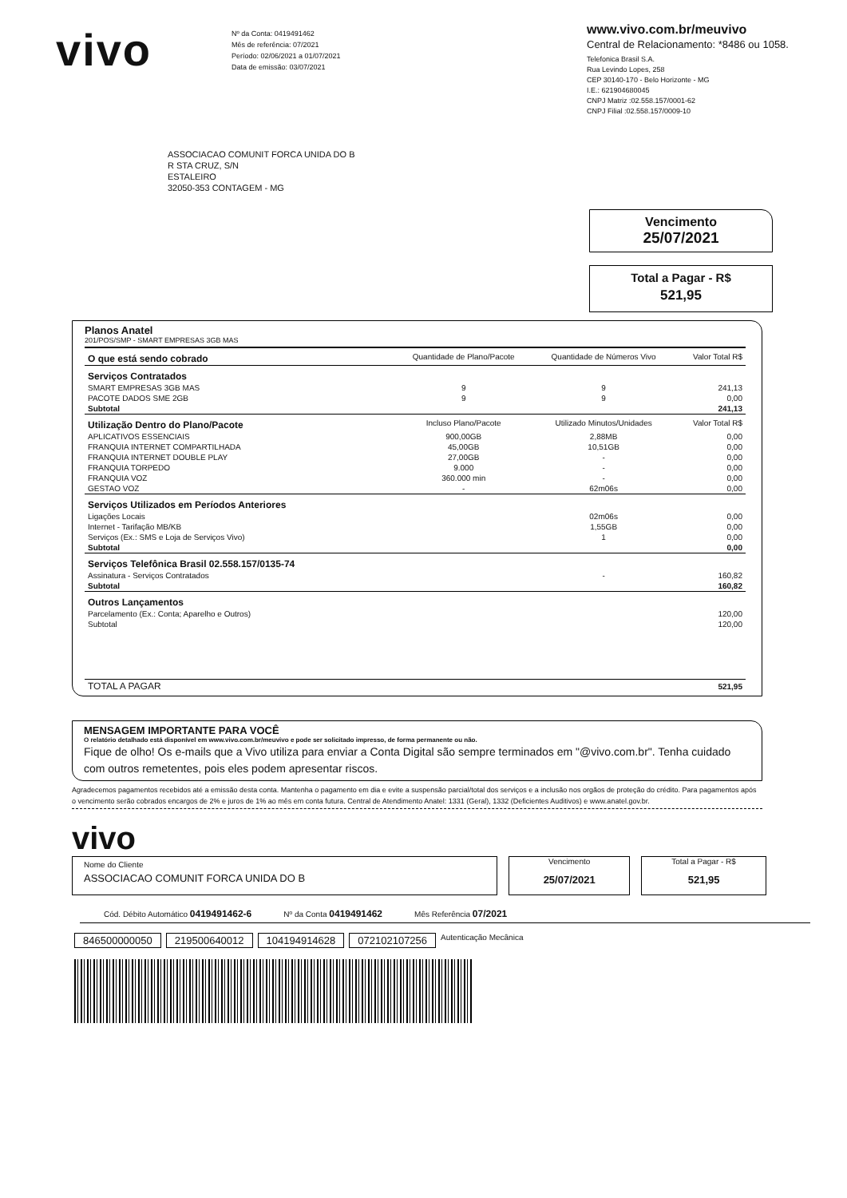vivo
Nº da Conta: 0419491462
Mês de referência: 07/2021
Período: 02/06/2021 a 01/07/2021
Data de emissão: 03/07/2021
www.vivo.com.br/meuvivo
Central de Relacionamento: *8486 ou 1058.
Telefonica Brasil S.A.
Rua Levindo Lopes, 258
CEP 30140-170 - Belo Horizonte - MG
I.E.: 621904680045
CNPJ Matriz :02.558.157/0001-62
CNPJ Filial :02.558.157/0009-10
ASSOCIACAO COMUNIT FORCA UNIDA DO B
R STA CRUZ, S/N
ESTALEIRO
32050-353 CONTAGEM - MG
Vencimento
25/07/2021
Total a Pagar - R$
521,95
Planos Anatel
201/POS/SMP - SMART EMPRESAS 3GB MAS
| O que está sendo cobrado | Quantidade de Plano/Pacote | Quantidade de Números Vivo | Valor Total R$ |
| Serviços Contratados | | | |
| SMART EMPRESAS 3GB MAS | 9 | 9 | 241,13 |
| PACOTE DADOS SME 2GB | 9 | 9 | 0,00 |
| Subtotal | | | 241,13 |
| Utilização Dentro do Plano/Pacote | Incluso Plano/Pacote | Utilizado Minutos/Unidades | Valor Total R$ |
| APLICATIVOS ESSENCIAIS | 900,00GB | 2,88MB | 0,00 |
| FRANQUIA INTERNET COMPARTILHADA | 45,00GB | 10,51GB | 0,00 |
| FRANQUIA INTERNET DOUBLE PLAY | 27,00GB | - | 0,00 |
| FRANQUIA TORPEDO | 9.000 | - | 0,00 |
| FRANQUIA VOZ | 360.000 min | - | 0,00 |
| GESTAO VOZ | - | 62m06s | 0,00 |
| Serviços Utilizados em Períodos Anteriores | | | |
| Ligações Locais | | 02m06s | 0,00 |
| Internet - Tarifação MB/KB | | 1,55GB | 0,00 |
| Serviços (Ex.: SMS e Loja de Serviços Vivo) | | 1 | 0,00 |
| Subtotal | | | 0,00 |
| Serviços Telefônica Brasil 02.558.157/0135-74 | | | |
| Assinatura - Serviços Contratados | | - | 160,82 |
| Subtotal | | | 160,82 |
| Outros Lançamentos | | | |
| Parcelamento (Ex.: Conta; Aparelho e Outros) | | | 120,00 |
| Subtotal | | | 120,00 |
| TOTAL A PAGAR | | | 521,95 |
MENSAGEM IMPORTANTE PARA VOCÊ
O relatório detalhado está disponível em www.vivo.com.br/meuvivo e pode ser solicitado impresso, de forma permanente ou não.
Fique de olho! Os e-mails que a Vivo utiliza para enviar a Conta Digital são sempre terminados em "@vivo.com.br". Tenha cuidado com outros remetentes, pois eles podem apresentar riscos.
Agradecemos pagamentos recebidos até a emissão desta conta. Mantenha o pagamento em dia e evite a suspensão parcial/total dos serviços e a inclusão nos orgãos de proteção do crédito. Para pagamentos após o vencimento serão cobrados encargos de 2% e juros de 1% ao mês em conta futura. Central de Atendimento Anatel: 1331 (Geral), 1332 (Deficientes Auditivos) e www.anatel.gov.br.
vivo
Nome do Cliente
ASSOCIACAO COMUNIT FORCA UNIDA DO B
Vencimento
25/07/2021
Total a Pagar - R$
521,95
Cód. Débito Automático 0419491462-6 Nº da Conta 0419491462 Mês Referência 07/2021
846500000050 219500640012 104194914628 072102107256 Autenticação Mecânica